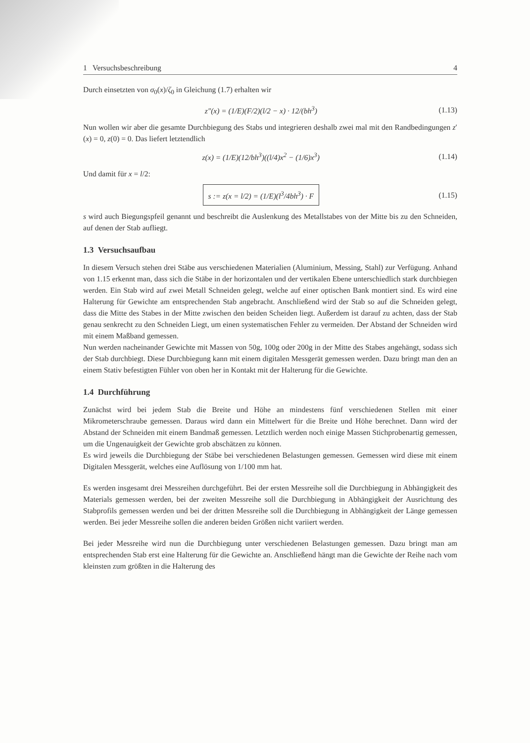1 Versuchsbeschreibung 4
Durch einsetzten von σ<sub>0</sub>(x)/ζ<sub>0</sub> in Gleichung (1.7) erhalten wir
z″(x) = (1/E)(F/2)(l/2 − x) · 12/(bh<sup>3</sup>) (1.13)
Nun wollen wir aber die gesamte Durchbiegung des Stabs und integrieren deshalb zwei mal mit den Randbedingungen z′(x) = 0, z(0) = 0. Das liefert letztendlich
z(x) = (1/E)(12/bh<sup>3</sup>)((l/4)x<sup>2</sup> − (1/6)x<sup>3</sup>) (1.14)
Und damit für x = l/2:
s := z(x = l/2) = (1/E)(l<sup>3</sup>/4bh<sup>3</sup>) · F (1.15)
s wird auch Biegungspfeil genannt und beschreibt die Auslenkung des Metallstabes von der Mitte bis zu den Schneiden, auf denen der Stab aufliegt.
1.3 Versuchsaufbau
In diesem Versuch stehen drei Stäbe aus verschiedenen Materialien (Aluminium, Messing, Stahl) zur Verfügung. Anhand von 1.15 erkennt man, dass sich die Stäbe in der horizontalen und der vertikalen Ebene unterschiedlich stark durchbiegen werden. Ein Stab wird auf zwei Metall Schneiden gelegt, welche auf einer optischen Bank montiert sind. Es wird eine Halterung für Gewichte am entsprechenden Stab angebracht. Anschließend wird der Stab so auf die Schneiden gelegt, dass die Mitte des Stabes in der Mitte zwischen den beiden Scheiden liegt. Außerdem ist darauf zu achten, dass der Stab genau senkrecht zu den Schneiden Liegt, um einen systematischen Fehler zu vermeiden. Der Abstand der Schneiden wird mit einem Maßband gemessen.
Nun werden nacheinander Gewichte mit Massen von 50g, 100g oder 200g in der Mitte des Stabes angehängt, sodass sich der Stab durchbiegt. Diese Durchbiegung kann mit einem digitalen Messgerät gemessen werden. Dazu bringt man den an einem Stativ befestigten Fühler von oben her in Kontakt mit der Halterung für die Gewichte.
1.4 Durchführung
Zunächst wird bei jedem Stab die Breite und Höhe an mindestens fünf verschiedenen Stellen mit einer Mikrometerschraube gemessen. Daraus wird dann ein Mittelwert für die Breite und Höhe berechnet. Dann wird der Abstand der Schneiden mit einem Bandmaß gemessen. Letztlich werden noch einige Massen Stichprobenartig gemessen, um die Ungenauigkeit der Gewichte grob abschätzen zu können.
Es wird jeweils die Durchbiegung der Stäbe bei verschiedenen Belastungen gemessen. Gemessen wird diese mit einem Digitalen Messgerät, welches eine Auflösung von 1/100 mm hat.
Es werden insgesamt drei Messreihen durchgeführt. Bei der ersten Messreihe soll die Durchbiegung in Abhängigkeit des Materials gemessen werden, bei der zweiten Messreihe soll die Durchbiegung in Abhängigkeit der Ausrichtung des Stabprofils gemessen werden und bei der dritten Messreihe soll die Durchbiegung in Abhängigkeit der Länge gemessen werden. Bei jeder Messreihe sollen die anderen beiden Größen nicht variiert werden.
Bei jeder Messreihe wird nun die Durchbiegung unter verschiedenen Belastungen gemessen. Dazu bringt man am entsprechenden Stab erst eine Halterung für die Gewichte an. Anschließend hängt man die Gewichte der Reihe nach vom kleinsten zum größten in die Halterung des